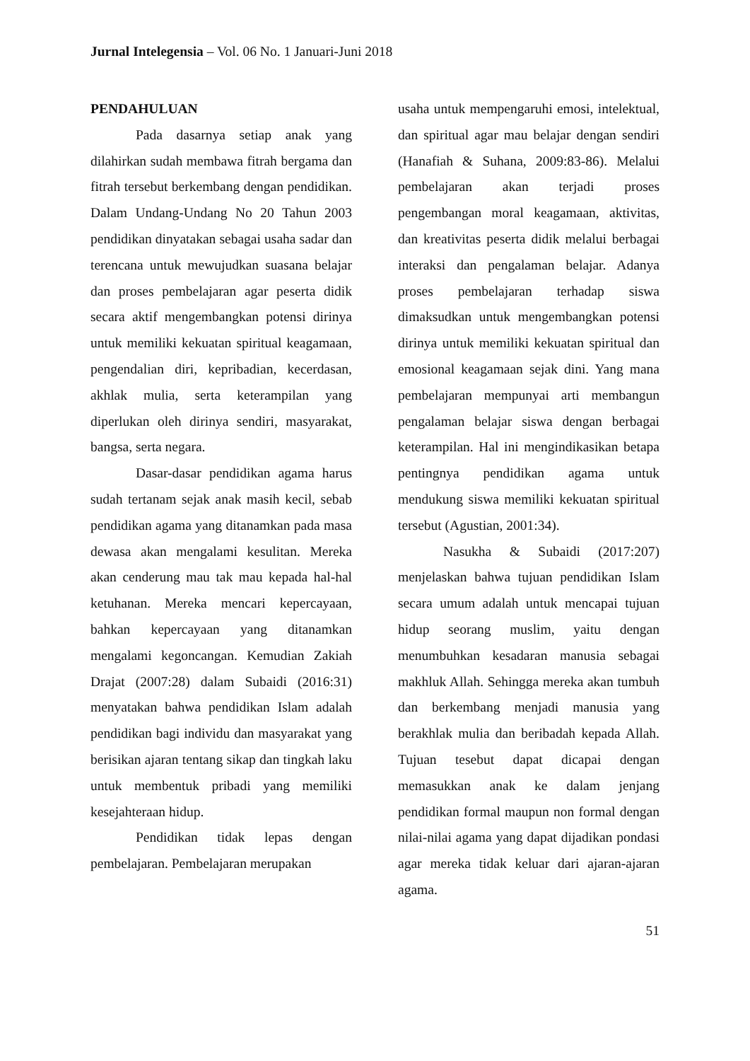Jurnal Intelegensia – Vol. 06 No. 1 Januari-Juni 2018
PENDAHULUAN
Pada dasarnya setiap anak yang dilahirkan sudah membawa fitrah bergama dan fitrah tersebut berkembang dengan pendidikan. Dalam Undang-Undang No 20 Tahun 2003 pendidikan dinyatakan sebagai usaha sadar dan terencana untuk mewujudkan suasana belajar dan proses pembelajaran agar peserta didik secara aktif mengembangkan potensi dirinya untuk memiliki kekuatan spiritual keagamaan, pengendalian diri, kepribadian, kecerdasan, akhlak mulia, serta keterampilan yang diperlukan oleh dirinya sendiri, masyarakat, bangsa, serta negara.
Dasar-dasar pendidikan agama harus sudah tertanam sejak anak masih kecil, sebab pendidikan agama yang ditanamkan pada masa dewasa akan mengalami kesulitan. Mereka akan cenderung mau tak mau kepada hal-hal ketuhanan. Mereka mencari kepercayaan, bahkan kepercayaan yang ditanamkan mengalami kegoncangan. Kemudian Zakiah Drajat (2007:28) dalam Subaidi (2016:31) menyatakan bahwa pendidikan Islam adalah pendidikan bagi individu dan masyarakat yang berisikan ajaran tentang sikap dan tingkah laku untuk membentuk pribadi yang memiliki kesejahteraan hidup.
Pendidikan tidak lepas dengan pembelajaran. Pembelajaran merupakan
usaha untuk mempengaruhi emosi, intelektual, dan spiritual agar mau belajar dengan sendiri (Hanafiah & Suhana, 2009:83-86). Melalui pembelajaran akan terjadi proses pengembangan moral keagamaan, aktivitas, dan kreativitas peserta didik melalui berbagai interaksi dan pengalaman belajar. Adanya proses pembelajaran terhadap siswa dimaksudkan untuk mengembangkan potensi dirinya untuk memiliki kekuatan spiritual dan emosional keagamaan sejak dini. Yang mana pembelajaran mempunyai arti membangun pengalaman belajar siswa dengan berbagai keterampilan. Hal ini mengindikasikan betapa pentingnya pendidikan agama untuk mendukung siswa memiliki kekuatan spiritual tersebut (Agustian, 2001:34).
Nasukha & Subaidi (2017:207) menjelaskan bahwa tujuan pendidikan Islam secara umum adalah untuk mencapai tujuan hidup seorang muslim, yaitu dengan menumbuhkan kesadaran manusia sebagai makhluk Allah. Sehingga mereka akan tumbuh dan berkembang menjadi manusia yang berakhlak mulia dan beribadah kepada Allah. Tujuan tesebut dapat dicapai dengan memasukkan anak ke dalam jenjang pendidikan formal maupun non formal dengan nilai-nilai agama yang dapat dijadikan pondasi agar mereka tidak keluar dari ajaran-ajaran agama.
51